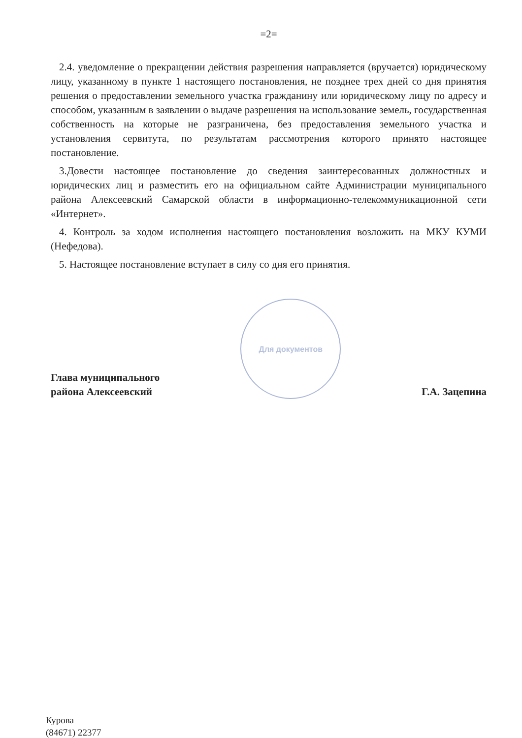=2=
2.4. уведомление о прекращении действия разрешения направляется (вручается) юридическому лицу, указанному в пункте 1 настоящего постановления, не позднее трех дней со дня принятия решения о предоставлении земельного участка гражданину или юридическому лицу по адресу и способом, указанным в заявлении о выдаче разрешения на использование земель, государственная собственность на которые не разграничена, без предоставления земельного участка и установления сервитута, по результатам рассмотрения которого принято настоящее постановление.
3.Довести настоящее постановление до сведения заинтересованных должностных и юридических лиц и разместить его на официальном сайте Администрации муниципального района Алексеевский Самарской области в информационно-телекоммуникационной сети «Интернет».
4. Контроль за ходом исполнения настоящего постановления возложить на МКУ КУМИ (Нефедова).
5. Настоящее постановление вступает в силу со дня его принятия.
Глава муниципального
района Алексеевский
Для документов
Г.А. Зацепина
Курова
(84671) 22377